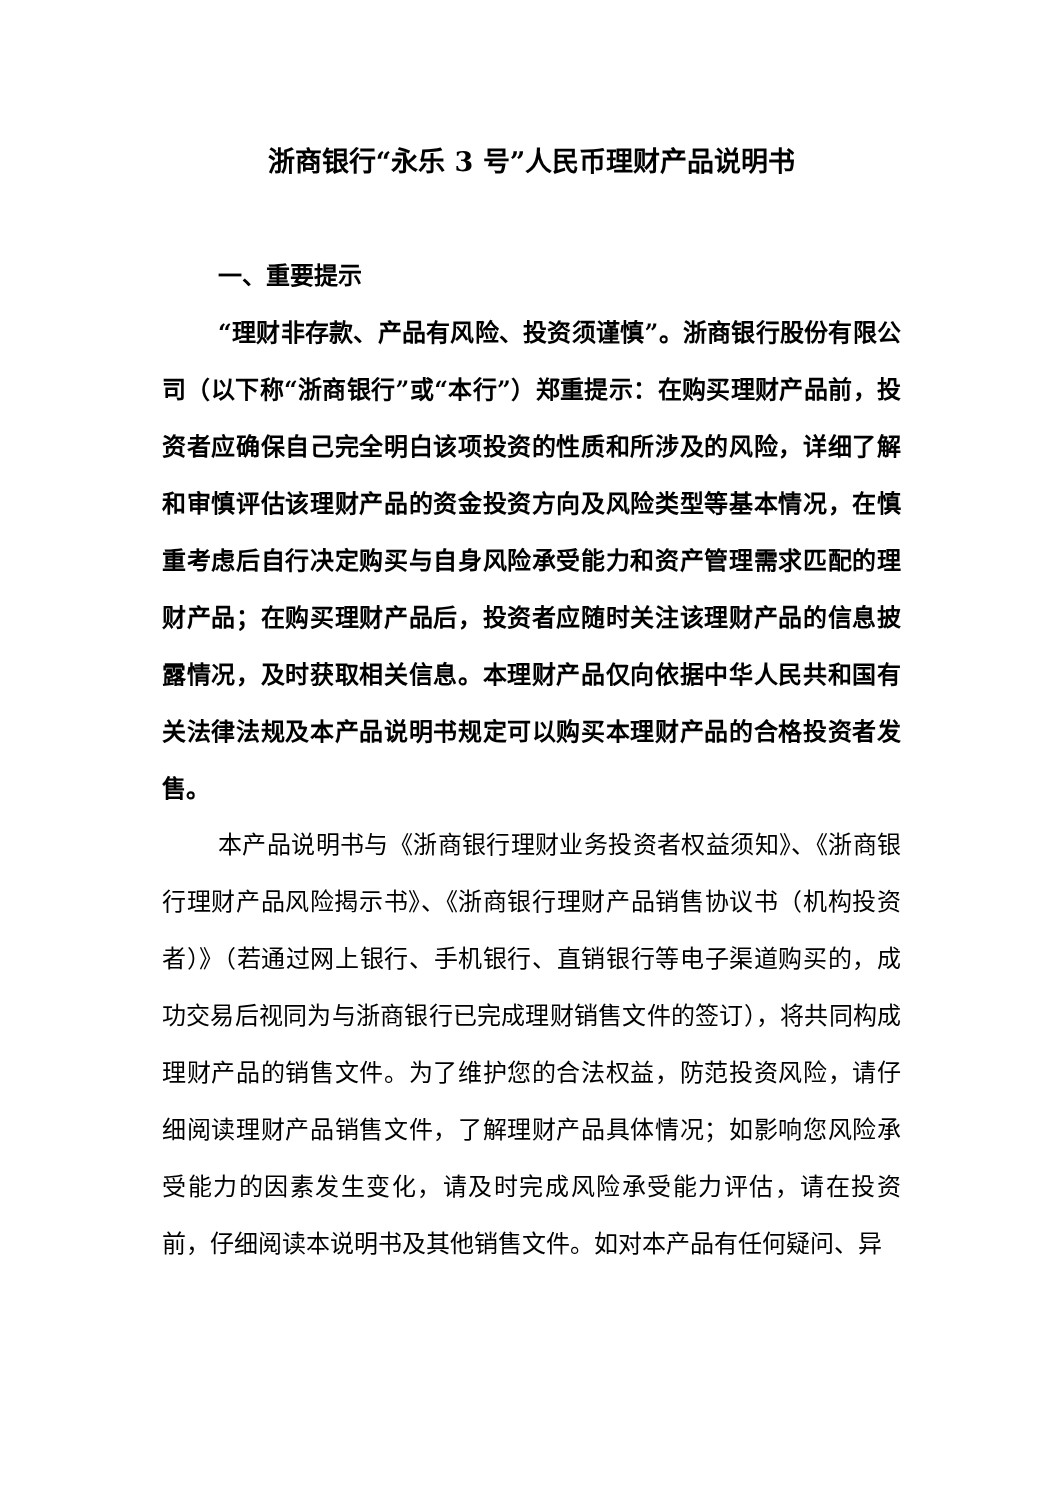浙商银行“永乐 3 号”人民币理财产品说明书
一、重要提示
“理财非存款、产品有风险、投资须谨慎”。浙商银行股份有限公司（以下称“浙商银行”或“本行”）郑重提示：在购买理财产品前，投资者应确保自己完全明白该项投资的性质和所涉及的风险，详细了解和审慎评估该理财产品的资金投资方向及风险类型等基本情况，在慎重考虑后自行决定购买与自身风险承受能力和资产管理需求匹配的理财产品；在购买理财产品后，投资者应随时关注该理财产品的信息披露情况，及时获取相关信息。本理财产品仅向依据中华人民共和国有关法律法规及本产品说明书规定可以购买本理财产品的合格投资者发售。
本产品说明书与《浙商银行理财业务投资者权益须知》、《浙商银行理财产品风险揭示书》、《浙商银行理财产品销售协议书（机构投资者）》（若通过网上银行、手机银行、直销银行等电子渠道购买的，成功交易后视同为与浙商银行已完成理财销售文件的签订），将共同构成理财产品的销售文件。为了维护您的合法权益，防范投资风险，请仔细阅读理财产品销售文件，了解理财产品具体情况；如影响您风险承受能力的因素发生变化，请及时完成风险承受能力评估，请在投资前，仔细阅读本说明书及其他销售文件。如对本产品有任何疑问、异